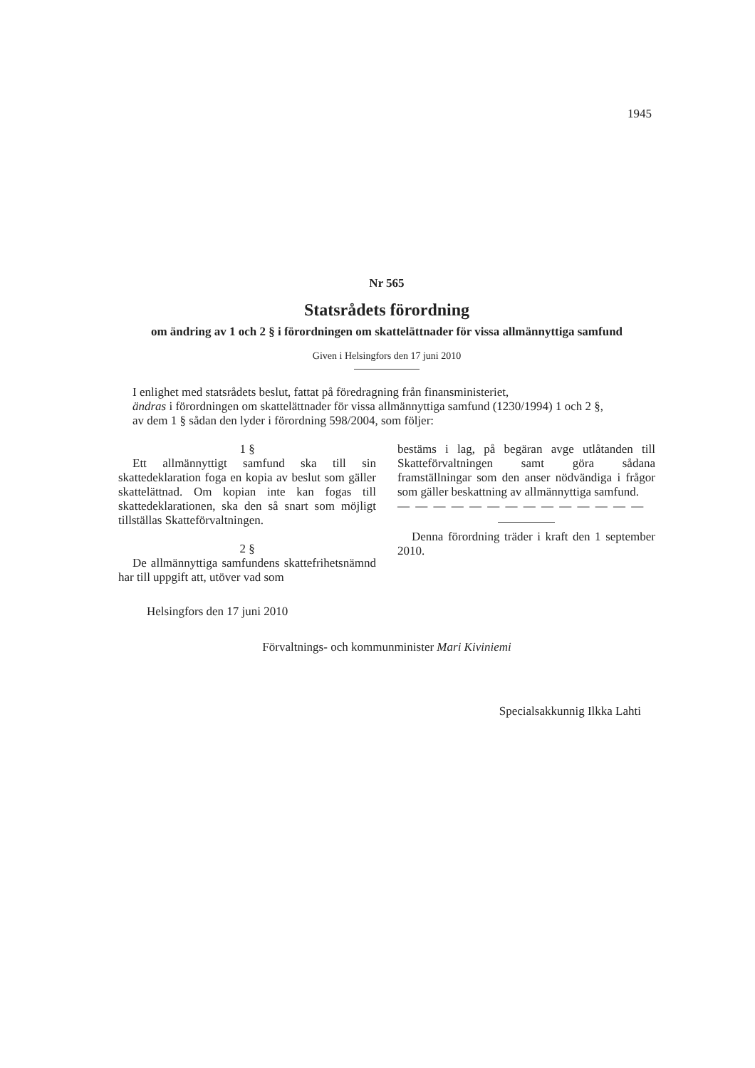1945
Nr 565
Statsrådets förordning
om ändring av 1 och 2 § i förordningen om skattelättnader för vissa allmännyttiga samfund
Given i Helsingfors den 17 juni 2010
I enlighet med statsrådets beslut, fattat på föredragning från finansministeriet,
ändras i förordningen om skattelättnader för vissa allmännyttiga samfund (1230/1994) 1 och 2 §,
av dem 1 § sådan den lyder i förordning 598/2004, som följer:
1 §
Ett allmännyttigt samfund ska till sin skattedeklaration foga en kopia av beslut som gäller skattelättnad. Om kopian inte kan fogas till skattedeklarationen, ska den så snart som möjligt tillställas Skatteförvaltningen.
2 §
De allmännyttiga samfundens skattefrihetsnämnd har till uppgift att, utöver vad som
bestäms i lag, på begäran avge utlåtanden till Skatteförvaltningen samt göra sådana framställningar som den anser nödvändiga i frågor som gäller beskattning av allmännyttiga samfund.
— — — — — — — — — — — — — —
Denna förordning träder i kraft den 1 september 2010.
Helsingfors den 17 juni 2010
Förvaltnings- och kommunminister Mari Kiviniemi
Specialsakkunnig Ilkka Lahti